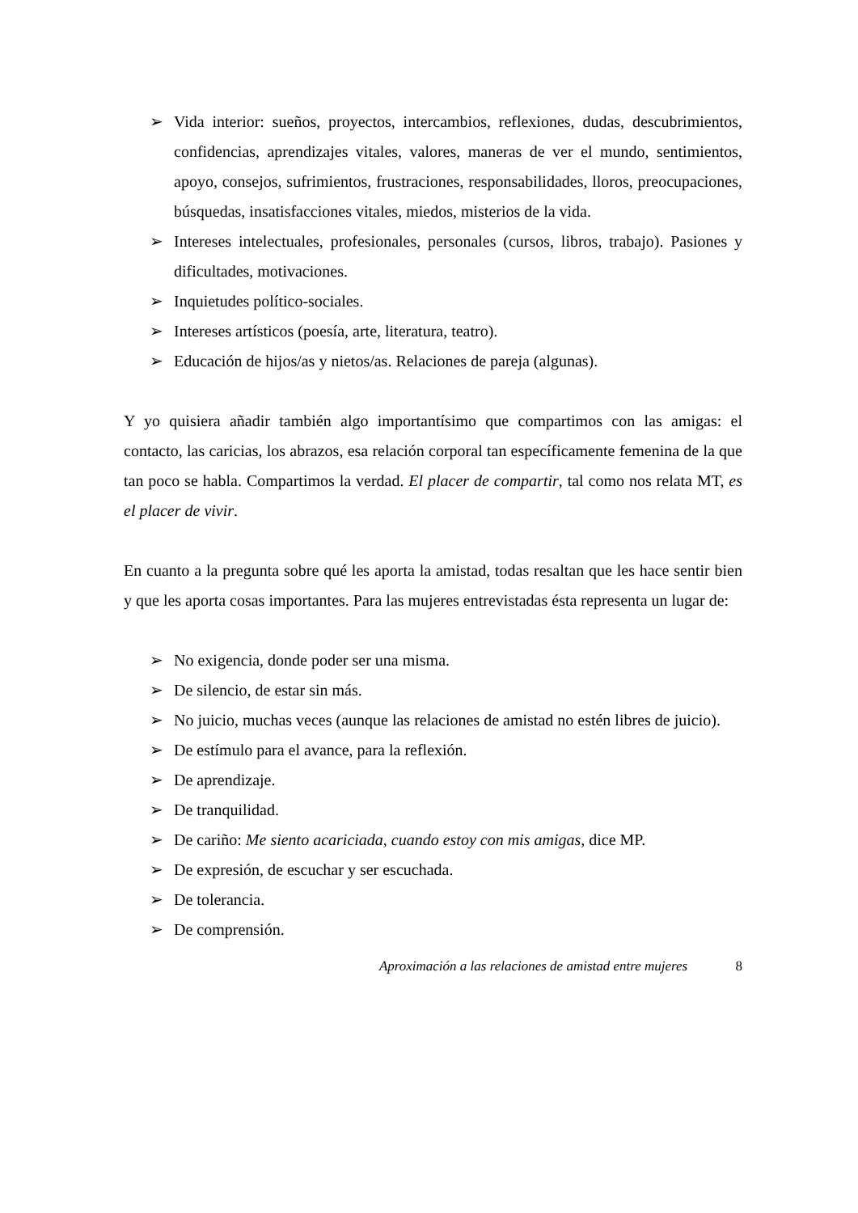➢ Vida interior: sueños, proyectos, intercambios, reflexiones, dudas, descubrimientos, confidencias, aprendizajes vitales, valores, maneras de ver el mundo, sentimientos, apoyo, consejos, sufrimientos, frustraciones, responsabilidades, lloros, preocupaciones, búsquedas, insatisfacciones vitales, miedos, misterios de la vida.
➢ Intereses intelectuales, profesionales, personales (cursos, libros, trabajo). Pasiones y dificultades, motivaciones.
➢ Inquietudes político-sociales.
➢ Intereses artísticos (poesía, arte, literatura, teatro).
➢ Educación de hijos/as y nietos/as. Relaciones de pareja (algunas).
Y yo quisiera añadir también algo importantísimo que compartimos con las amigas: el contacto, las caricias, los abrazos, esa relación corporal tan específicamente femenina de la que tan poco se habla. Compartimos la verdad. El placer de compartir, tal como nos relata MT, es el placer de vivir.
En cuanto a la pregunta sobre qué les aporta la amistad, todas resaltan que les hace sentir bien y que les aporta cosas importantes. Para las mujeres entrevistadas ésta representa un lugar de:
➢ No exigencia, donde poder ser una misma.
➢ De silencio, de estar sin más.
➢ No juicio, muchas veces (aunque las relaciones de amistad no estén libres de juicio).
➢ De estímulo para el avance, para la reflexión.
➢ De aprendizaje.
➢ De tranquilidad.
➢ De cariño: Me siento acariciada, cuando estoy con mis amigas, dice MP.
➢ De expresión, de escuchar y ser escuchada.
➢ De tolerancia.
➢ De comprensión.
Aproximación a las relaciones de amistad entre mujeres 8